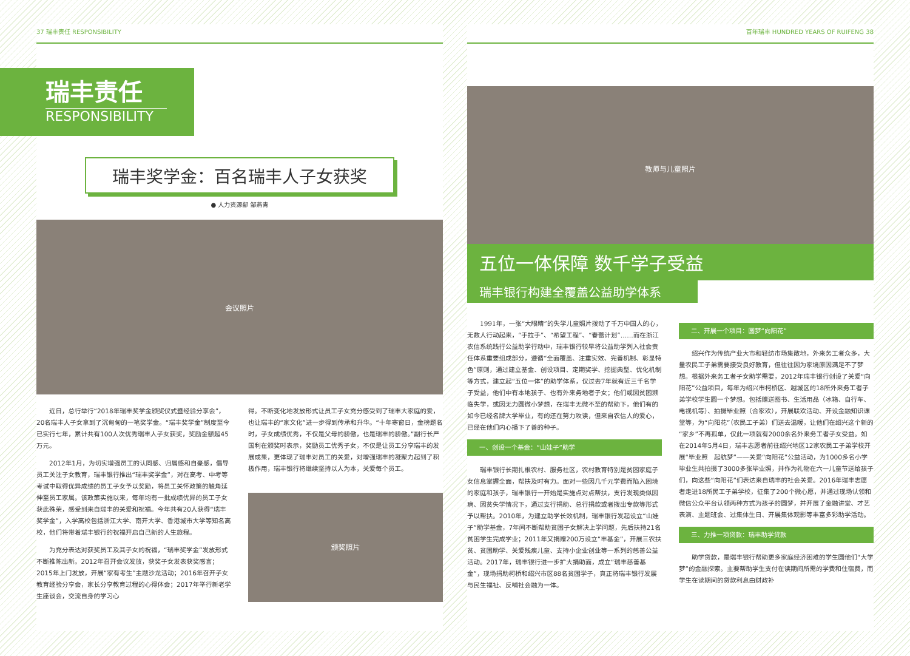37 瑞丰责任 RESPONSIBILITY
瑞丰责任
RESPONSIBILITY
瑞丰奖学金：百名瑞丰人子女获奖
● 人力资源部 邹燕青
会议照片
近日，总行举行“2018年瑞丰奖学金颁奖仪式暨经验分享会”，20名瑞丰人子女拿到了沉甸甸的一笔奖学金。“瑞丰奖学金”制度至今已实行七年，累计共有100人次优秀瑞丰人子女获奖，奖励金额超45万元。
2012年1月，为切实增强员工的认同感、归属感和自豪感，倡导员工关注子女教育，瑞丰银行推出“瑞丰奖学金”，对在高考、中考等考试中取得优异成绩的员工子女予以奖励，将员工关怀政策的触角延伸至员工家属。该政策实施以来，每年均有一批成绩优异的员工子女获此殊荣，感受到来自瑞丰的关爱和祝福。今年共有20人获得“瑞丰奖学金”，入学高校包括浙江大学、南开大学、香港城市大学等知名高校，他们将带着瑞丰银行的祝福开启自己新的人生旅程。
为充分表达对获奖员工及其子女的祝福，“瑞丰奖学金”发放形式不断推陈出新。2012年召开会议发放，获奖子女发表获奖感言；2015年上门发放，开展“家有考生”主题沙龙活动；2016年召开子女教育经验分享会，家长分享教育过程的心得体会；2017年举行新老学生座谈会，交流自身的学习心
得。不断变化地发放形式让员工子女充分感受到了瑞丰大家庭的爱，也让瑞丰的“家文化”进一步得到传承和升华。“十年寒窗日，金榜题名时，子女成绩优秀，不仅是父母的骄傲，也是瑞丰的骄傲。”副行长严国利在颁奖时表示，奖励员工优秀子女，不仅是让员工分享瑞丰的发展成果，更体现了瑞丰对员工的关爱，对增强瑞丰的凝聚力起到了积极作用，瑞丰银行将继续坚持以人为本，关爱每个员工。
颁奖照片
百年瑞丰 HUNDRED YEARS OF RUIFENG 38
教师与儿童照片
五位一体保障 数千学子受益
瑞丰银行构建全覆盖公益助学体系
1991年，一张“大眼睛”的失学儿童照片拨动了千万中国人的心，无数人行动起来，“手拉手”、“希望工程”、“春蕾计划”……而在浙江农信系统践行公益助学行动中，瑞丰银行较早将公益助学列入社会责任体系重要组成部分，遵循“全面覆盖、注重实效、完善机制、彰显特色”原则，通过建立基金、创设项目、定期奖学、挖掘典型、优化机制等方式，建立起“五位一体”的助学体系，仅过去7年就有近三千名学子受益，他们中有本地孩子、也有外来务地者子女；他们或因贫困濒临失学，或因无力圆微小梦想，在瑞丰无微不至的帮助下，他们有的如今已经名牌大学毕业，有的还在努力攻读，但来自农信人的爱心，已经在他们内心播下了善的种子。
一、创设一个基金：“山娃子”助学
瑞丰银行长期扎根农村、服务社区，农村教育特别是贫困家庭子女信息掌握全面，帮扶及时有力。面对一些因几千元学费而陷入困境的家庭和孩子，瑞丰银行一开始是实施点对点帮扶，支行发现类似因病、因贫失学情况下，通过支行捐助、总行捐款或者拨出专款等形式予以帮扶。2010年，为建立助学长效机制，瑞丰银行发起设立“山娃子”助学基金，7年间不断帮助贫困子女解决上学问题，先后扶持21名贫困学生完成学业；2011年又捐赠200万设立“丰基金”，开展三农扶贫、贫困助学、关爱残疾儿童、支持小企业创业等一系列的慈善公益活动。2017年，瑞丰银行进一步扩大捐助面，成立“瑞丰慈善基金”，现场捐助柯桥和绍兴市区88名贫困学子，真正将瑞丰银行发展与民生福祉、反哺社会融为一体。
二、开展一个项目：圆梦“向阳花”
绍兴作为传统产业大市和轻纺市场集散地，外来务工者众多，大量农民工子弟需要接受良好教育，但往往因为家境原因满足不了梦想。根据外来务工者子女助学需要，2012年瑞丰银行创设了关爱“向阳花”公益项目，每年为绍兴市柯桥区、越城区的18所外来务工者子弟学校学生圆一个梦想。包括赠送图书、生活用品（冰箱、自行车、电视机等）、拍摄毕业照（合家欢），开展联欢活动、开设金融知识课堂等，为“向阳花”（农民工子弟）们送去温暖，让他们在绍兴这个新的“家乡”不再孤单，仅此一项就有2000余名外来务工者子女受益。如在2014年5月4日，瑞丰志愿者前往绍兴地区12家农民工子弟学校开展“毕业照　起航梦”——关爱“向阳花”公益活动，为1000多名小学毕业生共拍摄了3000多张毕业照，并作为礼物在六一儿童节送给孩子们，向这些“向阳花”们表达来自瑞丰的社会关爱。2016年瑞丰志愿者走进18所民工子弟学校，征集了200个微心愿，并通过现场认领和微信公众平台认领两种方式为孩子的圆梦，并开展了金融讲堂、才艺表演、主题班会、过集体生日、开展集体观影等丰富多彩助学活动。
三、力推一项贷款：瑞丰助学贷款
助学贷款，是瑞丰银行帮助更多家庭经济困难的学生圆他们“大学梦”的金融探索。主要帮助学生支付在读期间所需的学费和住宿费，而学生在读期间的贷款利息由财政补